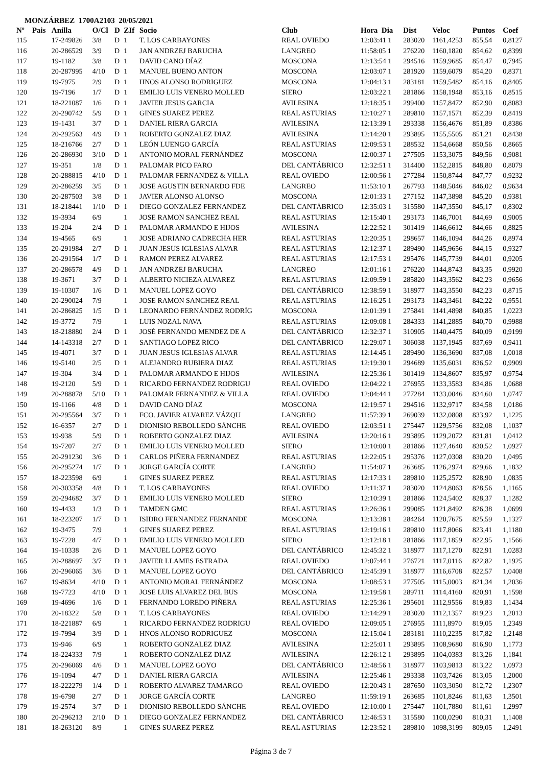MONZÁRBEZ 1700A2103 20/05/2021
| Nº | Pais | Anilla | O/Cl | D | ZIf | Socio | Club | Hora Dia | Dist | Veloc | Puntos | Coef |
| --- | --- | --- | --- | --- | --- | --- | --- | --- | --- | --- | --- | --- |
| 115 | | 17-249826 | 3/8 | D | 1 | T. LOS CARBAYONES | REAL OVIEDO | 12:03:41 1 | 283020 | 1161,4253 | 855,54 | 0,8127 |
| 116 | | 20-286529 | 3/9 | D | 1 | JAN ANDRZEJ BARUCHA | LANGREO | 11:58:05 1 | 276220 | 1160,1820 | 854,62 | 0,8399 |
| 117 | | 19-1182 | 3/8 | D | 1 | DAVID CANO DÍAZ | MOSCONA | 12:13:54 1 | 294516 | 1159,9685 | 854,47 | 0,7945 |
| 118 | | 20-287995 | 4/10 | D | 1 | MANUEL BUENO ANTON | MOSCONA | 12:03:07 1 | 281920 | 1159,6079 | 854,20 | 0,8371 |
| 119 | | 19-7975 | 2/9 | D | 1 | HNOS ALONSO RODRIGUEZ | MOSCONA | 12:04:13 1 | 283181 | 1159,5482 | 854,16 | 0,8405 |
| 120 | | 19-7196 | 1/7 | D | 1 | EMILIO LUIS VENERO MOLLED | SIERO | 12:03:22 1 | 281866 | 1158,1948 | 853,16 | 0,8515 |
| 121 | | 18-221087 | 1/6 | D | 1 | JAVIER JESUS GARCIA | AVILESINA | 12:18:35 1 | 299400 | 1157,8472 | 852,90 | 0,8083 |
| 122 | | 20-290742 | 5/9 | D | 1 | GINES SUAREZ PEREZ | REAL ASTURIAS | 12:10:27 1 | 289810 | 1157,1571 | 852,39 | 0,8419 |
| 123 | | 19-1431 | 3/7 | D | 1 | DANIEL RIERA GARCIA | AVILESINA | 12:13:39 1 | 293338 | 1156,4676 | 851,89 | 0,8386 |
| 124 | | 20-292563 | 4/9 | D | 1 | ROBERTO GONZALEZ DIAZ | AVILESINA | 12:14:20 1 | 293895 | 1155,5505 | 851,21 | 0,8438 |
| 125 | | 18-216766 | 2/7 | D | 1 | LEÓN LUENGO GARCÍA | REAL ASTURIAS | 12:09:53 1 | 288532 | 1154,6668 | 850,56 | 0,8665 |
| 126 | | 20-286930 | 3/10 | D | 1 | ANTONIO MORAL FERNÁNDEZ | MOSCONA | 12:00:37 1 | 277505 | 1153,3075 | 849,56 | 0,9081 |
| 127 | | 19-351 | 1/8 | D | 1 | PALOMAR PICO FARO | DEL CANTÁBRICO | 12:32:51 1 | 314400 | 1152,2815 | 848,80 | 0,8079 |
| 128 | | 20-288815 | 4/10 | D | 1 | PALOMAR FERNANDEZ & VILLA | REAL OVIEDO | 12:00:56 1 | 277284 | 1150,8744 | 847,77 | 0,9232 |
| 129 | | 20-286259 | 3/5 | D | 1 | JOSE AGUSTIN BERNARDO FDE | LANGREO | 11:53:10 1 | 267793 | 1148,5046 | 846,02 | 0,9634 |
| 130 | | 20-287503 | 3/8 | D | 1 | JAVIER ALONSO ALONSO | MOSCONA | 12:01:33 1 | 277152 | 1147,3898 | 845,20 | 0,9381 |
| 131 | | 18-218441 | 1/10 | D | 1 | DIEGO GONZALEZ FERNANDEZ | DEL CANTÁBRICO | 12:35:03 1 | 315580 | 1147,3550 | 845,17 | 0,8302 |
| 132 | | 19-3934 | 6/9 | | 1 | JOSE RAMON SANCHEZ REAL | REAL ASTURIAS | 12:15:40 1 | 293173 | 1146,7001 | 844,69 | 0,9005 |
| 133 | | 19-204 | 2/4 | D | 1 | PALOMAR ARMANDO E HIJOS | AVILESINA | 12:22:52 1 | 301419 | 1146,6612 | 844,66 | 0,8825 |
| 134 | | 19-4565 | 6/9 | | 1 | JOSE ADRIANO CADRECHA HER | REAL ASTURIAS | 12:20:35 1 | 298657 | 1146,1094 | 844,26 | 0,8974 |
| 135 | | 20-291984 | 2/7 | D | 1 | JUAN JESUS IGLESIAS ALVAR | REAL ASTURIAS | 12:12:37 1 | 289490 | 1145,9656 | 844,15 | 0,9327 |
| 136 | | 20-291564 | 1/7 | D | 1 | RAMON PEREZ ALVAREZ | REAL ASTURIAS | 12:17:53 1 | 295476 | 1145,7739 | 844,01 | 0,9205 |
| 137 | | 20-286578 | 4/9 | D | 1 | JAN ANDRZEJ BARUCHA | LANGREO | 12:01:16 1 | 276220 | 1144,8743 | 843,35 | 0,9920 |
| 138 | | 19-3671 | 3/7 | D | 1 | ALBERTO NICIEZA ALVAREZ | REAL ASTURIAS | 12:09:59 1 | 285820 | 1143,3562 | 842,23 | 0,9656 |
| 139 | | 19-10307 | 1/6 | D | 1 | MANUEL LOPEZ GOYO | DEL CANTÁBRICO | 12:38:59 1 | 318977 | 1143,3550 | 842,23 | 0,8715 |
| 140 | | 20-290024 | 7/9 | | 1 | JOSE RAMON SANCHEZ REAL | REAL ASTURIAS | 12:16:25 1 | 293173 | 1143,3461 | 842,22 | 0,9551 |
| 141 | | 20-286825 | 1/5 | D | 1 | LEONARDO FERNÁNDEZ RODRÍG | MOSCONA | 12:01:39 1 | 275841 | 1141,4898 | 840,85 | 1,0223 |
| 142 | | 19-3772 | 7/9 | | 1 | LUIS NOZAL NAVA | REAL ASTURIAS | 12:09:08 1 | 284333 | 1141,2885 | 840,70 | 0,9988 |
| 143 | | 18-218880 | 2/4 | D | 1 | JOSÉ FERNANDO MENDEZ DE A | DEL CANTÁBRICO | 12:32:37 1 | 310905 | 1140,4475 | 840,09 | 0,9199 |
| 144 | | 14-143318 | 2/7 | D | 1 | SANTIAGO LOPEZ RICO | DEL CANTÁBRICO | 12:29:07 1 | 306038 | 1137,1945 | 837,69 | 0,9411 |
| 145 | | 19-4071 | 3/7 | D | 1 | JUAN JESUS IGLESIAS ALVAR | REAL ASTURIAS | 12:14:45 1 | 289490 | 1136,3690 | 837,08 | 1,0018 |
| 146 | | 19-5140 | 2/5 | D | 1 | ALEJANDRO RUBIERA DIAZ | REAL ASTURIAS | 12:19:30 1 | 294689 | 1135,6031 | 836,52 | 0,9909 |
| 147 | | 19-304 | 3/4 | D | 1 | PALOMAR ARMANDO E HIJOS | AVILESINA | 12:25:36 1 | 301419 | 1134,8607 | 835,97 | 0,9754 |
| 148 | | 19-2120 | 5/9 | D | 1 | RICARDO FERNANDEZ RODRIGU | REAL OVIEDO | 12:04:22 1 | 276955 | 1133,3583 | 834,86 | 1,0688 |
| 149 | | 20-288878 | 5/10 | D | 1 | PALOMAR FERNANDEZ & VILLA | REAL OVIEDO | 12:04:44 1 | 277284 | 1133,0046 | 834,60 | 1,0747 |
| 150 | | 19-1166 | 4/8 | D | 1 | DAVID CANO DÍAZ | MOSCONA | 12:19:57 1 | 294516 | 1132,9717 | 834,58 | 1,0186 |
| 151 | | 20-295564 | 3/7 | D | 1 | FCO. JAVIER ALVAREZ VÁZQU | LANGREO | 11:57:39 1 | 269039 | 1132,0808 | 833,92 | 1,1225 |
| 152 | | 16-6357 | 2/7 | D | 1 | DIONISIO REBOLLEDO SÁNCHE | REAL OVIEDO | 12:03:51 1 | 275447 | 1129,5756 | 832,08 | 1,1037 |
| 153 | | 19-938 | 5/9 | D | 1 | ROBERTO GONZALEZ DIAZ | AVILESINA | 12:20:16 1 | 293895 | 1129,2072 | 831,81 | 1,0412 |
| 154 | | 19-7207 | 2/7 | D | 1 | EMILIO LUIS VENERO MOLLED | SIERO | 12:10:00 1 | 281866 | 1127,4640 | 830,52 | 1,0927 |
| 155 | | 20-291230 | 3/6 | D | 1 | CARLOS PIÑERA FERNANDEZ | REAL ASTURIAS | 12:22:05 1 | 295376 | 1127,0308 | 830,20 | 1,0495 |
| 156 | | 20-295274 | 1/7 | D | 1 | JORGE GARCÍA CORTE | LANGREO | 11:54:07 1 | 263685 | 1126,2974 | 829,66 | 1,1832 |
| 157 | | 18-223598 | 6/9 | | 1 | GINES SUAREZ PEREZ | REAL ASTURIAS | 12:17:33 1 | 289810 | 1125,2572 | 828,90 | 1,0835 |
| 158 | | 20-303358 | 4/8 | D | 1 | T. LOS CARBAYONES | REAL OVIEDO | 12:11:37 1 | 283020 | 1124,8063 | 828,56 | 1,1165 |
| 159 | | 20-294682 | 3/7 | D | 1 | EMILIO LUIS VENERO MOLLED | SIERO | 12:10:39 1 | 281866 | 1124,5402 | 828,37 | 1,1282 |
| 160 | | 19-4433 | 1/3 | D | 1 | TAMDEN GMC | REAL ASTURIAS | 12:26:36 1 | 299085 | 1121,8492 | 826,38 | 1,0699 |
| 161 | | 18-223207 | 1/7 | D | 1 | ISIDRO FERNANDEZ FERNANDE | MOSCONA | 12:13:38 1 | 284264 | 1120,7675 | 825,59 | 1,1327 |
| 162 | | 19-3475 | 7/9 | | 1 | GINES SUAREZ PEREZ | REAL ASTURIAS | 12:19:16 1 | 289810 | 1117,8066 | 823,41 | 1,1180 |
| 163 | | 19-7228 | 4/7 | D | 1 | EMILIO LUIS VENERO MOLLED | SIERO | 12:12:18 1 | 281866 | 1117,1859 | 822,95 | 1,1566 |
| 164 | | 19-10338 | 2/6 | D | 1 | MANUEL LOPEZ GOYO | DEL CANTÁBRICO | 12:45:32 1 | 318977 | 1117,1270 | 822,91 | 1,0283 |
| 165 | | 20-288697 | 3/7 | D | 1 | JAVIER LLAMES ESTRADA | REAL OVIEDO | 12:07:44 1 | 276721 | 1117,0116 | 822,82 | 1,1925 |
| 166 | | 20-296065 | 3/6 | D | 1 | MANUEL LOPEZ GOYO | DEL CANTÁBRICO | 12:45:39 1 | 318977 | 1116,6708 | 822,57 | 1,0408 |
| 167 | | 19-8634 | 4/10 | D | 1 | ANTONIO MORAL FERNÁNDEZ | MOSCONA | 12:08:53 1 | 277505 | 1115,0003 | 821,34 | 1,2036 |
| 168 | | 19-7723 | 4/10 | D | 1 | JOSE LUIS ALVAREZ DEL BUS | MOSCONA | 12:19:58 1 | 289711 | 1114,4160 | 820,91 | 1,1598 |
| 169 | | 19-4696 | 1/6 | D | 1 | FERNANDO LOREDO PIÑERA | REAL ASTURIAS | 12:25:36 1 | 295601 | 1112,9556 | 819,83 | 1,1434 |
| 170 | | 20-18322 | 5/8 | D | 1 | T. LOS CARBAYONES | REAL OVIEDO | 12:14:29 1 | 283020 | 1112,1357 | 819,23 | 1,2013 |
| 171 | | 18-221887 | 6/9 | | 1 | RICARDO FERNANDEZ RODRIGU | REAL OVIEDO | 12:09:05 1 | 276955 | 1111,8970 | 819,05 | 1,2349 |
| 172 | | 19-7994 | 3/9 | D | 1 | HNOS ALONSO RODRIGUEZ | MOSCONA | 12:15:04 1 | 283181 | 1110,2235 | 817,82 | 1,2148 |
| 173 | | 19-946 | 6/9 | | 1 | ROBERTO GONZALEZ DIAZ | AVILESINA | 12:25:01 1 | 293895 | 1108,9680 | 816,90 | 1,1773 |
| 174 | | 18-224333 | 7/9 | | 1 | ROBERTO GONZALEZ DIAZ | AVILESINA | 12:26:12 1 | 293895 | 1104,0383 | 813,26 | 1,1841 |
| 175 | | 20-296069 | 4/6 | D | 1 | MANUEL LOPEZ GOYO | DEL CANTÁBRICO | 12:48:56 1 | 318977 | 1103,9813 | 813,22 | 1,0973 |
| 176 | | 19-1094 | 4/7 | D | 1 | DANIEL RIERA GARCIA | AVILESINA | 12:25:46 1 | 293338 | 1103,7426 | 813,05 | 1,2000 |
| 177 | | 18-222279 | 1/4 | D | 1 | ROBERTO ALVAREZ TAMARGO | REAL OVIEDO | 12:20:43 1 | 287650 | 1103,3050 | 812,72 | 1,2307 |
| 178 | | 19-6798 | 2/7 | D | 1 | JORGE GARCÍA CORTE | LANGREO | 11:59:19 1 | 263685 | 1101,8246 | 811,63 | 1,3501 |
| 179 | | 19-2574 | 3/7 | D | 1 | DIONISIO REBOLLEDO SÁNCHE | REAL OVIEDO | 12:10:00 1 | 275447 | 1101,7880 | 811,61 | 1,2997 |
| 180 | | 20-296213 | 2/10 | D | 1 | DIEGO GONZALEZ FERNANDEZ | DEL CANTÁBRICO | 12:46:53 1 | 315580 | 1100,0290 | 810,31 | 1,1408 |
| 181 | | 18-263120 | 8/9 | | 1 | GINES SUAREZ PEREZ | REAL ASTURIAS | 12:23:52 1 | 289810 | 1098,3199 | 809,05 | 1,2491 |
Página 3 de 7